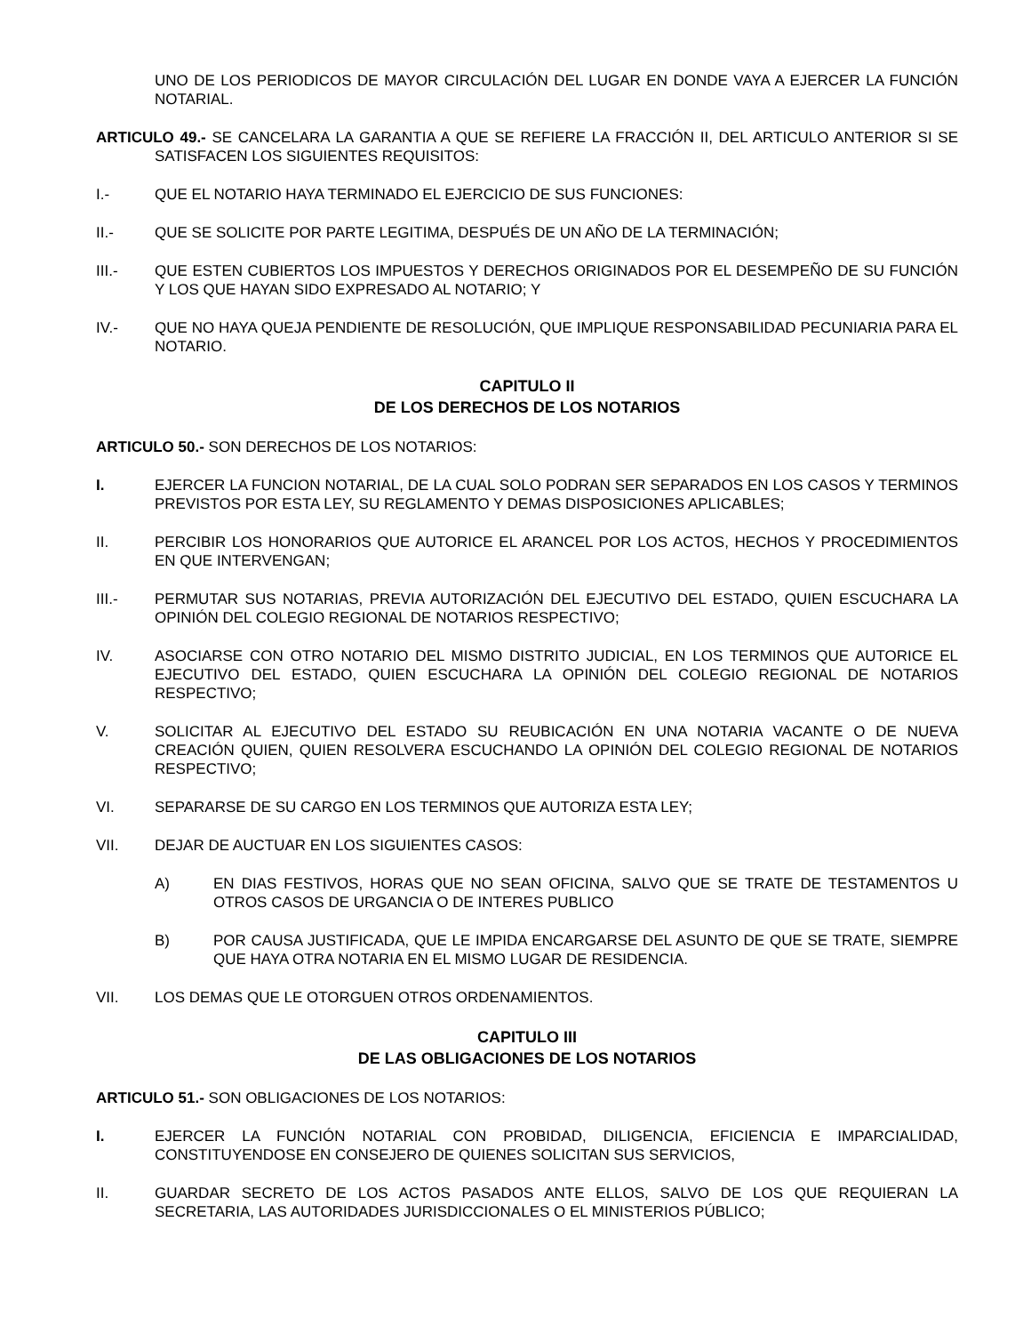UNO DE LOS PERIODICOS DE MAYOR CIRCULACIÓN DEL LUGAR EN DONDE VAYA A EJERCER LA FUNCIÓN NOTARIAL.
ARTICULO 49.- SE CANCELARA LA GARANTIA A QUE SE REFIERE LA FRACCIÓN II, DEL ARTICULO ANTERIOR SI SE SATISFACEN LOS SIGUIENTES REQUISITOS:
I.- QUE EL NOTARIO HAYA TERMINADO EL EJERCICIO DE SUS FUNCIONES:
II.- QUE SE SOLICITE POR PARTE LEGITIMA, DESPUÉS DE UN AÑO DE LA TERMINACIÓN;
III.- QUE ESTEN CUBIERTOS LOS IMPUESTOS Y DERECHOS ORIGINADOS POR EL DESEMPEÑO DE SU FUNCIÓN Y LOS QUE HAYAN SIDO EXPRESADO AL NOTARIO; Y
IV.- QUE NO HAYA QUEJA PENDIENTE DE RESOLUCIÓN, QUE IMPLIQUE RESPONSABILIDAD PECUNIARIA PARA EL NOTARIO.
CAPITULO II
DE LOS DERECHOS DE LOS NOTARIOS
ARTICULO 50.- SON DERECHOS DE LOS NOTARIOS:
I. EJERCER LA FUNCION NOTARIAL, DE LA CUAL SOLO PODRAN SER SEPARADOS EN LOS CASOS Y TERMINOS PREVISTOS POR ESTA LEY, SU REGLAMENTO Y DEMAS DISPOSICIONES APLICABLES;
II. PERCIBIR LOS HONORARIOS QUE AUTORICE EL ARANCEL POR LOS ACTOS, HECHOS Y PROCEDIMIENTOS EN QUE INTERVENGAN;
III.- PERMUTAR SUS NOTARIAS, PREVIA AUTORIZACIÓN DEL EJECUTIVO DEL ESTADO, QUIEN ESCUCHARA LA OPINIÓN DEL COLEGIO REGIONAL DE NOTARIOS RESPECTIVO;
IV. ASOCIARSE CON OTRO NOTARIO DEL MISMO DISTRITO JUDICIAL, EN LOS TERMINOS QUE AUTORICE EL EJECUTIVO DEL ESTADO, QUIEN ESCUCHARA LA OPINIÓN DEL COLEGIO REGIONAL DE NOTARIOS RESPECTIVO;
V. SOLICITAR AL EJECUTIVO DEL ESTADO SU REUBICACIÓN EN UNA NOTARIA VACANTE O DE NUEVA CREACIÓN QUIEN, QUIEN RESOLVERA ESCUCHANDO LA OPINIÓN DEL COLEGIO REGIONAL DE NOTARIOS RESPECTIVO;
VI. SEPARARSE DE SU CARGO EN LOS TERMINOS QUE AUTORIZA ESTA LEY;
VII. DEJAR DE AUCTUAR EN LOS SIGUIENTES CASOS:
A) EN DIAS FESTIVOS, HORAS QUE NO SEAN OFICINA, SALVO QUE SE TRATE DE TESTAMENTOS U OTROS CASOS DE URGANCIA O DE INTERES PUBLICO
B) POR CAUSA JUSTIFICADA, QUE LE IMPIDA ENCARGARSE DEL ASUNTO DE QUE SE TRATE, SIEMPRE QUE HAYA OTRA NOTARIA EN EL MISMO LUGAR DE RESIDENCIA.
VII. LOS DEMAS QUE LE OTORGUEN OTROS ORDENAMIENTOS.
CAPITULO III
DE LAS OBLIGACIONES DE LOS NOTARIOS
ARTICULO 51.- SON OBLIGACIONES DE LOS NOTARIOS:
I. EJERCER LA FUNCIÓN NOTARIAL CON PROBIDAD, DILIGENCIA, EFICIENCIA E IMPARCIALIDAD, CONSTITUYENDOSE EN CONSEJERO DE QUIENES SOLICITAN SUS SERVICIOS,
II. GUARDAR SECRETO DE LOS ACTOS PASADOS ANTE ELLOS, SALVO DE LOS QUE REQUIERAN LA SECRETARIA, LAS AUTORIDADES JURISDICCIONALES O EL MINISTERIOS PÚBLICO;